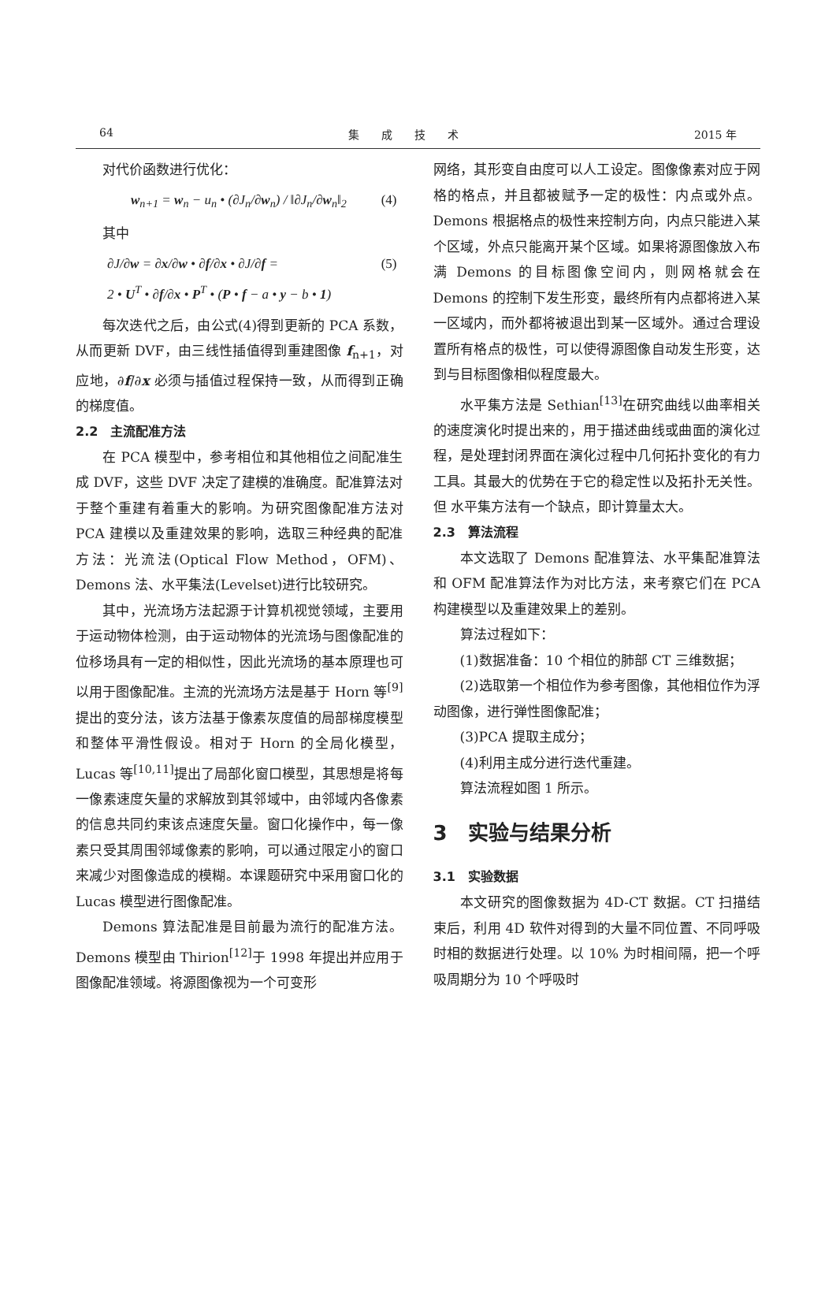64 集　　成　　技　　术 2015 年
对代价函数进行优化：
w<sub>n+1</sub> = w<sub>n</sub> − u<sub>n</sub> • (∂J<sub>n</sub>/∂w<sub>n</sub>) / ‖∂J<sub>n</sub>/∂w<sub>n</sub>‖<sub>2</sub> (4)
其中
∂J/∂w = ∂x/∂w • ∂f/∂x • ∂J/∂f =
2 • U<sup>T</sup> • ∂f/∂x • P<sup>T</sup> • (P • f − a • y − b • 1) (5)
每次迭代之后，由公式(4)得到更新的 PCA 系数，从而更新 DVF，由三线性插值得到重建图像 f<sub>n+1</sub>，对应地，∂f/∂x 必须与插值过程保持一致，从而得到正确的梯度值。
2.2　主流配准方法
在 PCA 模型中，参考相位和其他相位之间配准生成 DVF，这些 DVF 决定了建模的准确度。配准算法对于整个重建有着重大的影响。为研究图像配准方法对 PCA 建模以及重建效果的影响，选取三种经典的配准方法：光流法(Optical Flow Method，OFM)、Demons 法、水平集法(Levelset)进行比较研究。
其中，光流场方法起源于计算机视觉领域，主要用于运动物体检测，由于运动物体的光流场与图像配准的位移场具有一定的相似性，因此光流场的基本原理也可以用于图像配准。主流的光流场方法是基于 Horn 等<sup>[9]</sup>提出的变分法，该方法基于像素灰度值的局部梯度模型和整体平滑性假设。相对于 Horn 的全局化模型，Lucas 等<sup>[10,11]</sup>提出了局部化窗口模型，其思想是将每一像素速度矢量的求解放到其邻域中，由邻域内各像素的信息共同约束该点速度矢量。窗口化操作中，每一像素只受其周围邻域像素的影响，可以通过限定小的窗口来减少对图像造成的模糊。本课题研究中采用窗口化的 Lucas 模型进行图像配准。
Demons 算法配准是目前最为流行的配准方法。Demons 模型由 Thirion<sup>[12]</sup>于 1998 年提出并应用于图像配准领域。将源图像视为一个可变形
网络，其形变自由度可以人工设定。图像像素对应于网格的格点，并且都被赋予一定的极性：内点或外点。Demons 根据格点的极性来控制方向，内点只能进入某个区域，外点只能离开某个区域。如果将源图像放入布满 Demons 的目标图像空间内，则网格就会在 Demons 的控制下发生形变，最终所有内点都将进入某一区域内，而外都将被退出到某一区域外。通过合理设置所有格点的极性，可以使得源图像自动发生形变，达到与目标图像相似程度最大。
水平集方法是 Sethian<sup>[13]</sup>在研究曲线以曲率相关的速度演化时提出来的，用于描述曲线或曲面的演化过程，是处理封闭界面在演化过程中几何拓扑变化的有力工具。其最大的优势在于它的稳定性以及拓扑无关性。但 水平集方法有一个缺点，即计算量太大。
2.3　算法流程
本文选取了 Demons 配准算法、水平集配准算法和 OFM 配准算法作为对比方法，来考察它们在 PCA 构建模型以及重建效果上的差别。
算法过程如下：
(1)数据准备：10 个相位的肺部 CT 三维数据；
(2)选取第一个相位作为参考图像，其他相位作为浮动图像，进行弹性图像配准；
(3)PCA 提取主成分；
(4)利用主成分进行迭代重建。
算法流程如图 1 所示。
3　实验与结果分析
3.1　实验数据
本文研究的图像数据为 4D-CT 数据。CT 扫描结束后，利用 4D 软件对得到的大量不同位置、不同呼吸时相的数据进行处理。以 10% 为时相间隔，把一个呼吸周期分为 10 个呼吸时